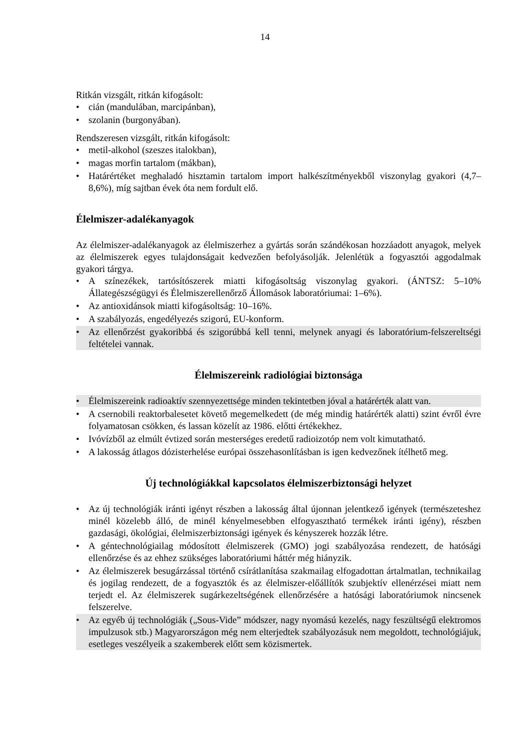14
Ritkán vizsgált, ritkán kifogásolt:
• cián (mandulában, marcipánban),
• szolanin (burgonyában).
Rendszeresen vizsgált, ritkán kifogásolt:
• metil-alkohol (szeszes italokban),
• magas morfin tartalom (mákban),
• Határértéket meghaladó hisztamin tartalom import halkészítményekből viszonylag gyakori (4,7–8,6%), míg sajtban évek óta nem fordult elő.
Élelmiszer-adalékanyagok
Az élelmiszer-adalékanyagok az élelmiszerhez a gyártás során szándékosan hozzáadott anyagok, melyek az élelmiszerek egyes tulajdonságait kedvezően befolyásolják. Jelenlétük a fogyasztói aggodalmak gyakori tárgya.
• A színezékek, tartósítószerek miatti kifogásoltság viszonylag gyakori. (ÁNTSZ: 5–10% Állategészségügyi és Élelmiszerellenőrző Állomások laboratóriumai: 1–6%).
• Az antioxidánsok miatti kifogásoltság: 10–16%.
• A szabályozás, engedélyezés szigorú, EU-konform.
• Az ellenőrzést gyakoribbá és szigorúbbá kell tenni, melynek anyagi és laboratórium-felszereltségi feltételei vannak.
Élelmiszereink radiológiai biztonsága
• Élelmiszereink radioaktív szennyezettsége minden tekintetben jóval a határérték alatt van.
• A csernobili reaktorbalesetet követő megemelkedett (de még mindig határérték alatti) szint évről évre folyamatosan csökken, és lassan közelít az 1986. előtti értékekhez.
• Ivóvízből az elmúlt évtized során mesterséges eredetű radioizotóp nem volt kimutatható.
• A lakosság átlagos dózisterhelése európai összehasonlításban is igen kedvezőnek ítélhető meg.
Új technológiákkal kapcsolatos élelmiszerbiztonsági helyzet
• Az új technológiák iránti igényt részben a lakosság által újonnan jelentkező igények (természeteshez minél közelebb álló, de minél kényelmesebben elfogyasztható termékek iránti igény), részben gazdasági, ökológiai, élelmiszerbiztonsági igények és kényszerek hozzák létre.
• A géntechnológiailag módosított élelmiszerek (GMO) jogi szabályozása rendezett, de hatósági ellenőrzése és az ehhez szükséges laboratóriumi háttér még hiányzik.
• Az élelmiszerek besugárzással történő csírátlanítása szakmailag elfogadottan ártalmatlan, technikailag és jogilag rendezett, de a fogyasztók és az élelmiszer-előállítók szubjektív ellenérzései miatt nem terjedt el. Az élelmiszerek sugárkezeltségének ellenőrzésére a hatósági laboratóriumok nincsenek felszerelve.
• Az egyéb új technológiák („Sous-Vide” módszer, nagy nyomású kezelés, nagy feszültségű elektromos impulzusok stb.) Magyarországon még nem elterjedtek szabályozásuk nem megoldott, technológiájuk, esetleges veszélyeik a szakemberek előtt sem közismertek.